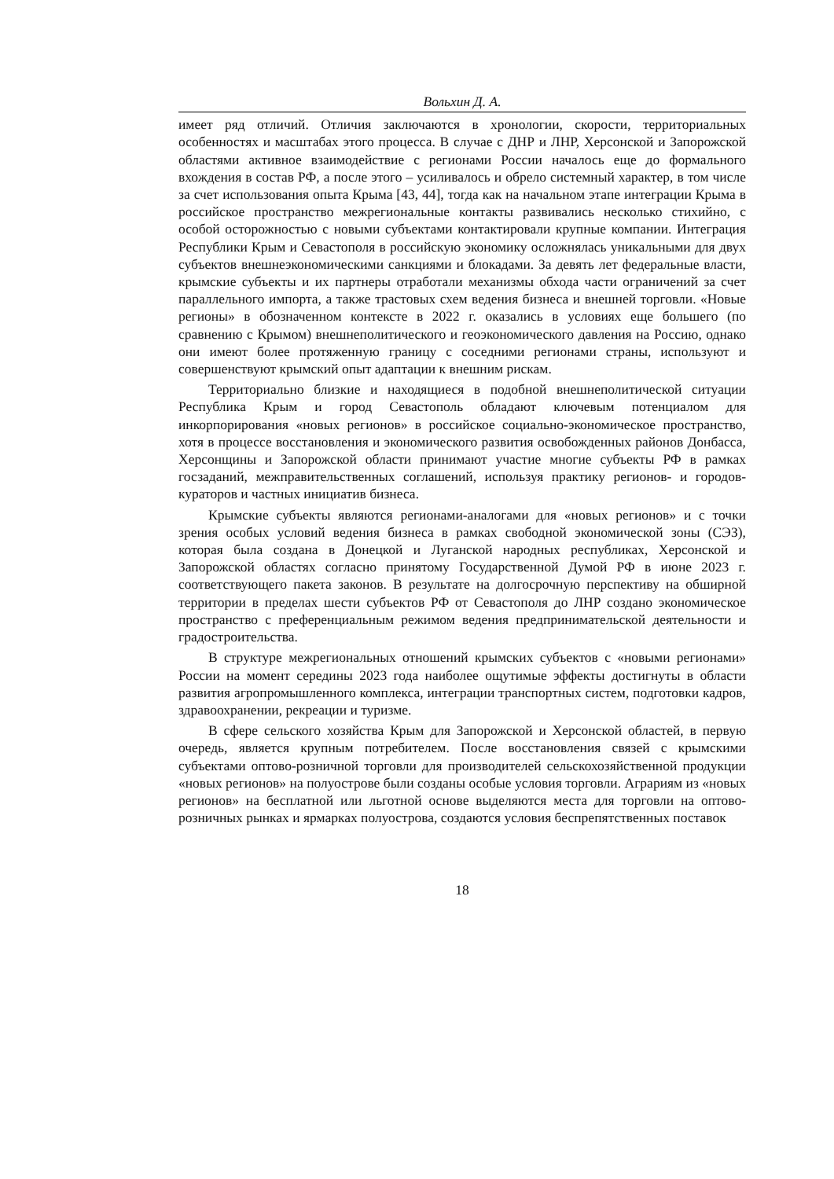Вольхин Д. А.
имеет ряд отличий. Отличия заключаются в хронологии, скорости, территориальных особенностях и масштабах этого процесса. В случае с ДНР и ЛНР, Херсонской и Запорожской областями активное взаимодействие с регионами России началось еще до формального вхождения в состав РФ, а после этого – усиливалось и обрело системный характер, в том числе за счет использования опыта Крыма [43, 44], тогда как на начальном этапе интеграции Крыма в российское пространство межрегиональные контакты развивались несколько стихийно, с особой осторожностью с новыми субъектами контактировали крупные компании. Интеграция Республики Крым и Севастополя в российскую экономику осложнялась уникальными для двух субъектов внешнеэкономическими санкциями и блокадами. За девять лет федеральные власти, крымские субъекты и их партнеры отработали механизмы обхода части ограничений за счет параллельного импорта, а также трастовых схем ведения бизнеса и внешней торговли. «Новые регионы» в обозначенном контексте в 2022 г. оказались в условиях еще большего (по сравнению с Крымом) внешнеполитического и геоэкономического давления на Россию, однако они имеют более протяженную границу с соседними регионами страны, используют и совершенствуют крымский опыт адаптации к внешним рискам.
Территориально близкие и находящиеся в подобной внешнеполитической ситуации Республика Крым и город Севастополь обладают ключевым потенциалом для инкорпорирования «новых регионов» в российское социально-экономическое пространство, хотя в процессе восстановления и экономического развития освобожденных районов Донбасса, Херсонщины и Запорожской области принимают участие многие субъекты РФ в рамках госзаданий, межправительственных соглашений, используя практику регионов- и городов-кураторов и частных инициатив бизнеса.
Крымские субъекты являются регионами-аналогами для «новых регионов» и с точки зрения особых условий ведения бизнеса в рамках свободной экономической зоны (СЭЗ), которая была создана в Донецкой и Луганской народных республиках, Херсонской и Запорожской областях согласно принятому Государственной Думой РФ в июне 2023 г. соответствующего пакета законов. В результате на долгосрочную перспективу на обширной территории в пределах шести субъектов РФ от Севастополя до ЛНР создано экономическое пространство с преференциальным режимом ведения предпринимательской деятельности и градостроительства.
В структуре межрегиональных отношений крымских субъектов с «новыми регионами» России на момент середины 2023 года наиболее ощутимые эффекты достигнуты в области развития агропромышленного комплекса, интеграции транспортных систем, подготовки кадров, здравоохранении, рекреации и туризме.
В сфере сельского хозяйства Крым для Запорожской и Херсонской областей, в первую очередь, является крупным потребителем. После восстановления связей с крымскими субъектами оптово-розничной торговли для производителей сельскохозяйственной продукции «новых регионов» на полуострове были созданы особые условия торговли. Аграриям из «новых регионов» на бесплатной или льготной основе выделяются места для торговли на оптово-розничных рынках и ярмарках полуострова, создаются условия беспрепятственных поставок
18